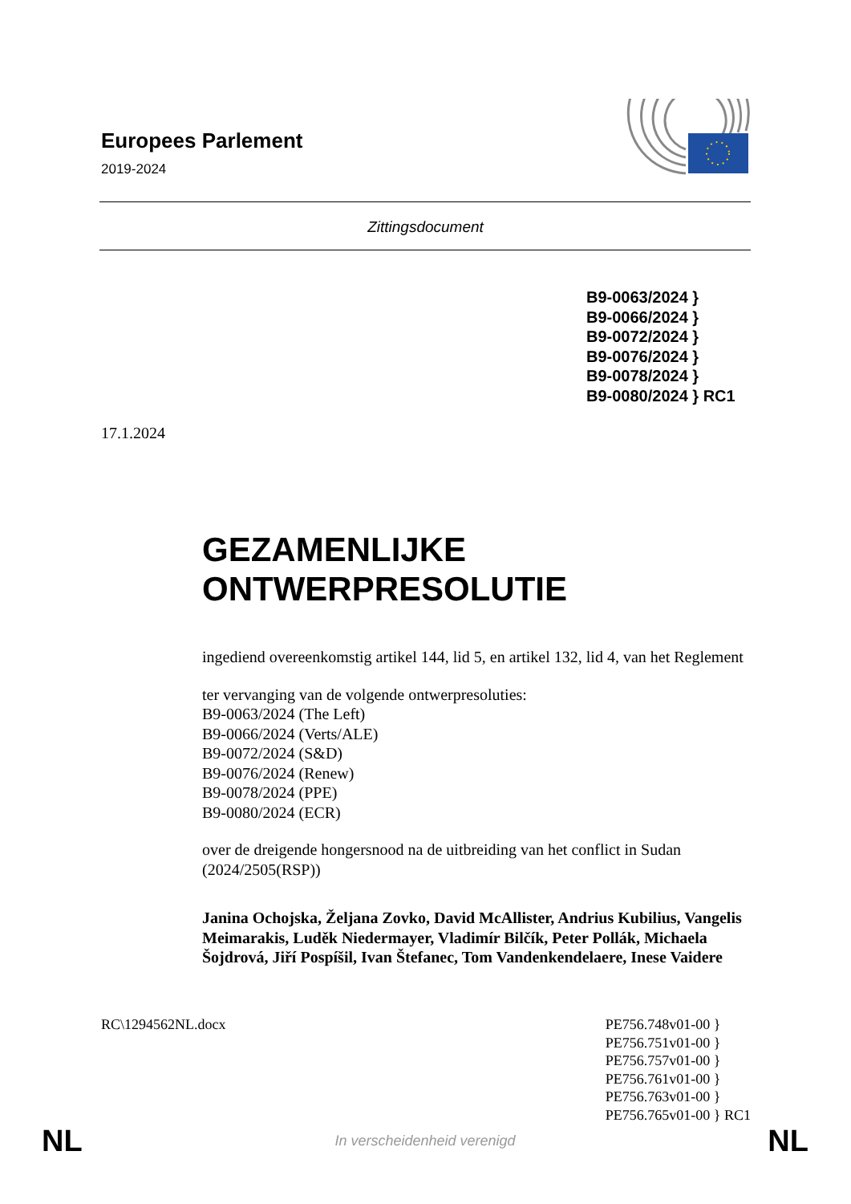Europees Parlement
2019-2024
Zittingsdocument
B9-0063/2024 }
B9-0066/2024 }
B9-0072/2024 }
B9-0076/2024 }
B9-0078/2024 }
B9-0080/2024 } RC1
17.1.2024
GEZAMENLIJKE
ONTWERPRESOLUTIE
ingediend overeenkomstig artikel 144, lid 5, en artikel 132, lid 4, van het Reglement
ter vervanging van de volgende ontwerpresoluties:
B9-0063/2024 (The Left)
B9-0066/2024 (Verts/ALE)
B9-0072/2024 (S&D)
B9-0076/2024 (Renew)
B9-0078/2024 (PPE)
B9-0080/2024 (ECR)
over de dreigende hongersnood na de uitbreiding van het conflict in Sudan (2024/2505(RSP))
Janina Ochojska, Željana Zovko, David McAllister, Andrius Kubilius, Vangelis Meimarakis, Luděk Niedermayer, Vladimír Bilčík, Peter Pollák, Michaela Šojdrová, Jiří Pospíšil, Ivan Štefanec, Tom Vandenkendelaere, Inese Vaidere
RC\1294562NL.docx PE756.748v01-00 }
PE756.751v01-00 }
PE756.757v01-00 }
PE756.761v01-00 }
PE756.763v01-00 }
PE756.765v01-00 } RC1
NL In verscheidenheid verenigd NL